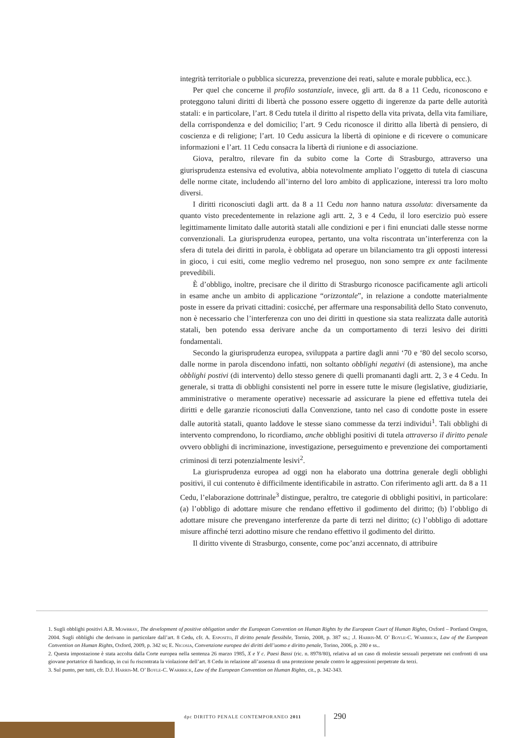integrità territoriale o pubblica sicurezza, prevenzione dei reati, salute e morale pubblica, ecc.).
Per quel che concerne il profilo sostanziale, invece, gli artt. da 8 a 11 Cedu, riconoscono e proteggono taluni diritti di libertà che possono essere oggetto di ingerenze da parte delle autorità statali: e in particolare, l’art. 8 Cedu tutela il diritto al rispetto della vita privata, della vita familiare, della corrispondenza e del domicilio; l’art. 9 Cedu riconosce il diritto alla libertà di pensiero, di coscienza e di religione; l’art. 10 Cedu assicura la libertà di opinione e di ricevere o comunicare informazioni e l’art. 11 Cedu consacra la libertà di riunione e di associazione.
Giova, peraltro, rilevare fin da subito come la Corte di Strasburgo, attraverso una giurisprudenza estensiva ed evolutiva, abbia notevolmente ampliato l’oggetto di tutela di ciascuna delle norme citate, includendo all’interno del loro ambito di applicazione, interessi tra loro molto diversi.
I diritti riconosciuti dagli artt. da 8 a 11 Cedu non hanno natura assoluta: diversamente da quanto visto precedentemente in relazione agli artt. 2, 3 e 4 Cedu, il loro esercizio può essere legittimamente limitato dalle autorità statali alle condizioni e per i fini enunciati dalle stesse norme convenzionali. La giurisprudenza europea, pertanto, una volta riscontrata un’interferenza con la sfera di tutela dei diritti in parola, è obbligata ad operare un bilanciamento tra gli opposti interessi in gioco, i cui esiti, come meglio vedremo nel proseguo, non sono sempre ex ante facilmente prevedibili.
È d’obbligo, inoltre, precisare che il diritto di Strasburgo riconosce pacificamente agli articoli in esame anche un ambito di applicazione “orizzontale”, in relazione a condotte materialmente poste in essere da privati cittadini: cosicché, per affermare una responsabilità dello Stato convenuto, non è necessario che l’interferenza con uno dei diritti in questione sia stata realizzata dalle autorità statali, ben potendo essa derivare anche da un comportamento di terzi lesivo dei diritti fondamentali.
Secondo la giurisprudenza europea, sviluppata a partire dagli anni ‘70 e ‘80 del secolo scorso, dalle norme in parola discendono infatti, non soltanto obblighi negativi (di astensione), ma anche obblighi postivi (di intervento) dello stesso genere di quelli promananti dagli artt. 2, 3 e 4 Cedu. In generale, si tratta di obblighi consistenti nel porre in essere tutte le misure (legislative, giudiziarie, amministrative o meramente operative) necessarie ad assicurare la piene ed effettiva tutela dei diritti e delle garanzie riconosciuti dalla Convenzione, tanto nel caso di condotte poste in essere dalle autorità statali, quanto laddove le stesse siano commesse da terzi individui<sup>1</sup>. Tali obblighi di intervento comprendono, lo ricordiamo, anche obblighi positivi di tutela attraverso il diritto penale ovvero obblighi di incriminazione, investigazione, perseguimento e prevenzione dei comportamenti criminosi di terzi potenzialmente lesivi<sup>2</sup>.
La giurisprudenza europea ad oggi non ha elaborato una dottrina generale degli obblighi positivi, il cui contenuto è difficilmente identificabile in astratto. Con riferimento agli artt. da 8 a 11 Cedu, l’elaborazione dottrinale<sup>3</sup> distingue, peraltro, tre categorie di obblighi positivi, in particolare: (a) l’obbligo di adottare misure che rendano effettivo il godimento del diritto; (b) l’obbligo di adottare misure che prevengano interferenze da parte di terzi nel diritto; (c) l’obbligo di adottare misure affinché terzi adottino misure che rendano effettivo il godimento del diritto.
Il diritto vivente di Strasburgo, consente, come poc’anzi accennato, di attribuire
1. Sugli obblighi positivi A.R. Mowbray, The development of positive obligation under the European Convention on Human Rights by the European Court of Human Rights, Oxford – Portland Oregon, 2004. Sugli obblighi che derivano in particolare dall’art. 8 Cedu, cfr. A. Esposito, Il diritto penale flessibile, Tornio, 2008, p. 387 ss.; .J. Harris-M. O’ Boyle-C. Warbrick, Law of the European Convention on Human Rights, Oxford, 2009, p. 342 ss; E. Nicosia, Convenzione europea dei diritti dell’uomo e diritto penale, Torino, 2006, p. 280 e ss..
2. Questa impostazione è stata accolta dalla Corte europea nella sentenza 26 marzo 1985, X e Y c. Paesi Bassi (ric. n. 8978/80), relativa ad un caso di molestie sessuali perpetrate nei confronti di una giovane portatrice di handicap, in cui fu riscontrata la violazione dell’art. 8 Cedu in relazione all’assenza di una protezione penale contro le aggressioni perpetrate da terzi.
3. Sul punto, per tutti, cfr. D.J. Harris-M. O’ Boyle-C. Warbrick, Law of the European Convention on Human Rights, cit., p. 342-343.
dpc DIRITTO PENALE CONTEMPORANEO 2011
290